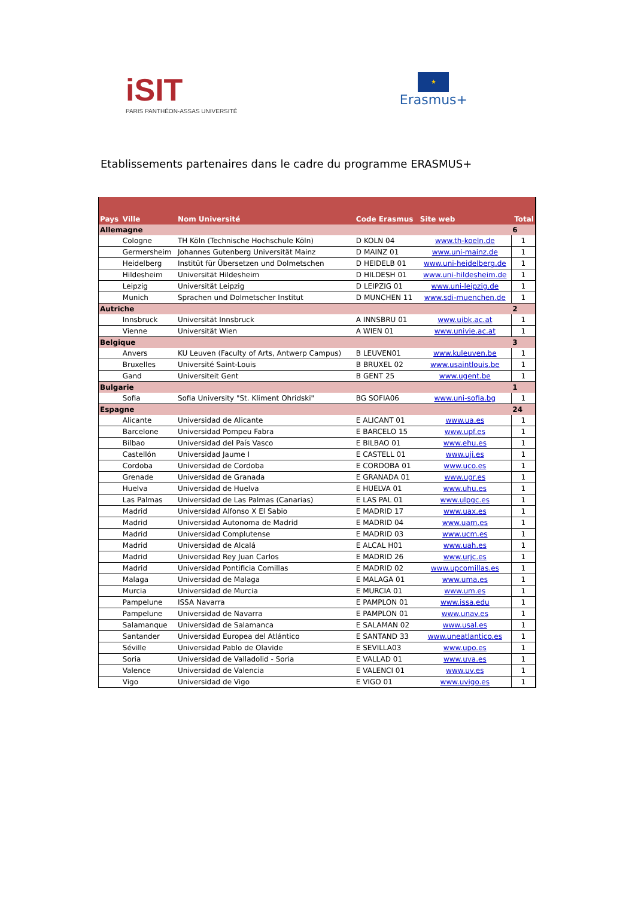iSIT
PARIS PANTHÉON-ASSAS UNIVERSITÉ
★
Erasmus+
Etablissements partenaires dans le cadre du programme ERASMUS+
| Pays | Ville | Nom Université | Code Erasmus | Site web | Total |
| --- | --- | --- | --- | --- | --- |
| Allemagne | | | | | 6 |
| | Cologne | TH Köln (Technische Hochschule Köln) | D KOLN 04 | www.th-koeln.de | 1 |
| | Germersheim | Johannes Gutenberg Universität Mainz | D MAINZ 01 | www.uni-mainz.de | 1 |
| | Heidelberg | Institüt für Übersetzen und Dolmetschen | D HEIDELB 01 | www.uni-heidelberg.de | 1 |
| | Hildesheim | Universität Hildesheim | D HILDESH 01 | www.uni-hildesheim.de | 1 |
| | Leipzig | Universität Leipzig | D LEIPZIG 01 | www.uni-leipzig.de | 1 |
| | Munich | Sprachen und Dolmetscher Institut | D MUNCHEN 11 | www.sdi-muenchen.de | 1 |
| Autriche | | | | | 2 |
| | Innsbruck | Universität Innsbruck | A INNSBRU 01 | www.uibk.ac.at | 1 |
| | Vienne | Universität Wien | A WIEN 01 | www.univie.ac.at | 1 |
| Belgique | | | | | 3 |
| | Anvers | KU Leuven (Faculty of Arts, Antwerp Campus) | B LEUVEN01 | www.kuleuven.be | 1 |
| | Bruxelles | Université Saint-Louis | B BRUXEL 02 | www.usaintlouis.be | 1 |
| | Gand | Universiteit Gent | B GENT 25 | www.ugent.be | 1 |
| Bulgarie | | | | | 1 |
| | Sofia | Sofia University "St. Kliment Ohridski" | BG SOFIA06 | www.uni-sofia.bg | 1 |
| Espagne | | | | | 24 |
| | Alicante | Universidad de Alicante | E ALICANT 01 | www.ua.es | 1 |
| | Barcelone | Universidad Pompeu Fabra | E BARCELO 15 | www.upf.es | 1 |
| | Bilbao | Universidad del País Vasco | E BILBAO 01 | www.ehu.es | 1 |
| | Castellón | Universidad Jaume I | E CASTELL 01 | www.uji.es | 1 |
| | Cordoba | Universidad de Cordoba | E CORDOBA 01 | www.uco.es | 1 |
| | Grenade | Universidad de Granada | E GRANADA 01 | www.ugr.es | 1 |
| | Huelva | Universidad de Huelva | E HUELVA 01 | www.uhu.es | 1 |
| | Las Palmas | Universidad de Las Palmas (Canarias) | E LAS PAL 01 | www.ulpgc.es | 1 |
| | Madrid | Universidad Alfonso X El Sabio | E MADRID 17 | www.uax.es | 1 |
| | Madrid | Universidad Autonoma de Madrid | E MADRID 04 | www.uam.es | 1 |
| | Madrid | Universidad Complutense | E MADRID 03 | www.ucm.es | 1 |
| | Madrid | Universidad de Alcalá | E ALCAL H01 | www.uah.es | 1 |
| | Madrid | Universidad Rey Juan Carlos | E MADRID 26 | www.urjc.es | 1 |
| | Madrid | Universidad Pontificia Comillas | E MADRID 02 | www.upcomillas.es | 1 |
| | Malaga | Universidad de Malaga | E MALAGA 01 | www.uma.es | 1 |
| | Murcia | Universidad de Murcia | E MURCIA 01 | www.um.es | 1 |
| | Pampelune | ISSA Navarra | E PAMPLON 01 | www.issa.edu | 1 |
| | Pampelune | Universidad de Navarra | E PAMPLON 01 | www.unav.es | 1 |
| | Salamanque | Universidad de Salamanca | E SALAMAN 02 | www.usal.es | 1 |
| | Santander | Universidad Europea del Atlántico | E SANTAND 33 | www.uneatlantico.es | 1 |
| | Séville | Universidad Pablo de Olavide | E SEVILLA03 | www.upo.es | 1 |
| | Soria | Universidad de Valladolid - Soria | E VALLAD 01 | www.uva.es | 1 |
| | Valence | Universidad de Valencia | E VALENCI 01 | www.uv.es | 1 |
| | Vigo | Universidad de Vigo | E VIGO 01 | www.uvigo.es | 1 |